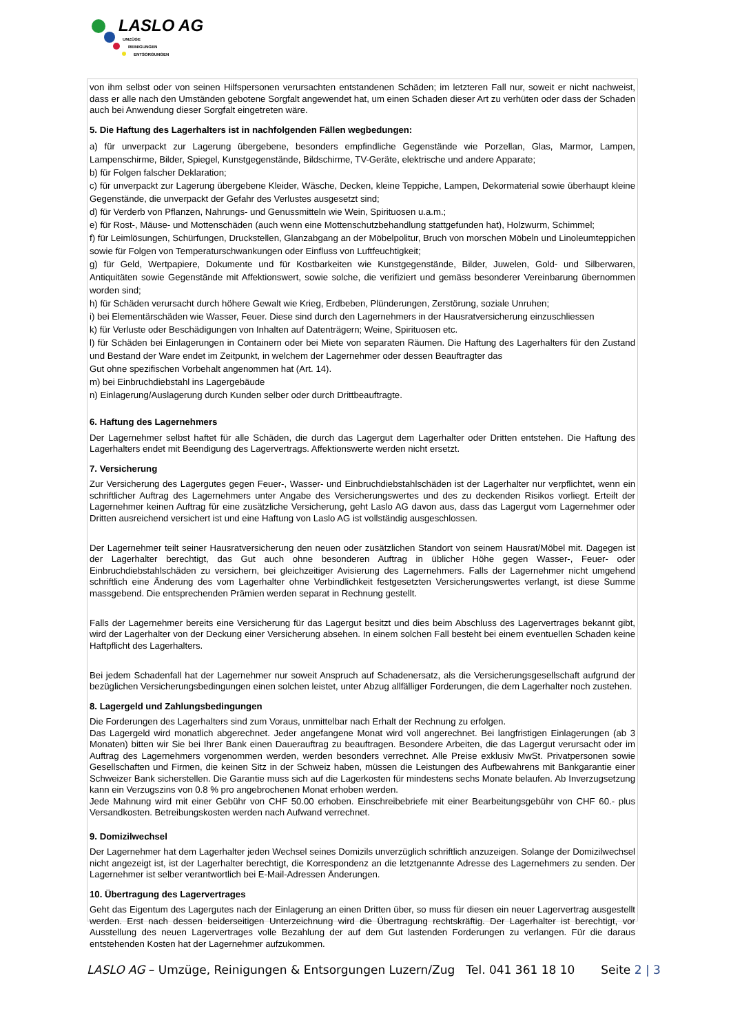LASLO AG
UMZÜGE
REINIGUNGEN
ENTSORGUNGEN
von ihm selbst oder von seinen Hilfspersonen verursachten entstandenen Schäden; im letzteren Fall nur, soweit er nicht nachweist, dass er alle nach den Umständen gebotene Sorgfalt angewendet hat, um einen Schaden dieser Art zu verhüten oder dass der Schaden auch bei Anwendung dieser Sorgfalt eingetreten wäre.
5. Die Haftung des Lagerhalters ist in nachfolgenden Fällen wegbedungen:
a) für unverpackt zur Lagerung übergebene, besonders empfindliche Gegenstände wie Porzellan, Glas, Marmor, Lampen, Lampenschirme, Bilder, Spiegel, Kunstgegenstände, Bildschirme, TV-Geräte, elektrische und andere Apparate;
b) für Folgen falscher Deklaration;
c) für unverpackt zur Lagerung übergebene Kleider, Wäsche, Decken, kleine Teppiche, Lampen, Dekormaterial sowie überhaupt kleine Gegenstände, die unverpackt der Gefahr des Verlustes ausgesetzt sind;
d) für Verderb von Pflanzen, Nahrungs- und Genussmitteln wie Wein, Spirituosen u.a.m.;
e) für Rost-, Mäuse- und Mottenschäden (auch wenn eine Mottenschutzbehandlung stattgefunden hat), Holzwurm, Schimmel;
f) für Leimlösungen, Schürfungen, Druckstellen, Glanzabgang an der Möbelpolitur, Bruch von morschen Möbeln und Linoleumteppichen sowie für Folgen von Temperaturschwankungen oder Einfluss von Luftfeuchtigkeit;
g) für Geld, Wertpapiere, Dokumente und für Kostbarkeiten wie Kunstgegenstände, Bilder, Juwelen, Gold- und Silberwaren, Antiquitäten sowie Gegenstände mit Affektionswert, sowie solche, die verifiziert und gemäss besonderer Vereinbarung übernommen worden sind;
h) für Schäden verursacht durch höhere Gewalt wie Krieg, Erdbeben, Plünderungen, Zerstörung, soziale Unruhen;
i) bei Elementärschäden wie Wasser, Feuer. Diese sind durch den Lagernehmers in der Hausratversicherung einzuschliessen
k) für Verluste oder Beschädigungen von Inhalten auf Datenträgern; Weine, Spirituosen etc.
l) für Schäden bei Einlagerungen in Containern oder bei Miete von separaten Räumen. Die Haftung des Lagerhalters für den Zustand und Bestand der Ware endet im Zeitpunkt, in welchem der Lagernehmer oder dessen Beauftragter das
Gut ohne spezifischen Vorbehalt angenommen hat (Art. 14).
m) bei Einbruchdiebstahl ins Lagergebäude
n) Einlagerung/Auslagerung durch Kunden selber oder durch Drittbeauftragte.
6. Haftung des Lagernehmers
Der Lagernehmer selbst haftet für alle Schäden, die durch das Lagergut dem Lagerhalter oder Dritten entstehen. Die Haftung des Lagerhalters endet mit Beendigung des Lagervertrags. Affektionswerte werden nicht ersetzt.
7. Versicherung
Zur Versicherung des Lagergutes gegen Feuer-, Wasser- und Einbruchdiebstahlschäden ist der Lagerhalter nur verpflichtet, wenn ein schriftlicher Auftrag des Lagernehmers unter Angabe des Versicherungswertes und des zu deckenden Risikos vorliegt. Erteilt der Lagernehmer keinen Auftrag für eine zusätzliche Versicherung, geht Laslo AG davon aus, dass das Lagergut vom Lagernehmer oder Dritten ausreichend versichert ist und eine Haftung von Laslo AG ist vollständig ausgeschlossen.
Der Lagernehmer teilt seiner Hausratversicherung den neuen oder zusätzlichen Standort von seinem Hausrat/Möbel mit. Dagegen ist der Lagerhalter berechtigt, das Gut auch ohne besonderen Auftrag in üblicher Höhe gegen Wasser-, Feuer- oder Einbruchdiebstahlschäden zu versichern, bei gleichzeitiger Avisierung des Lagernehmers. Falls der Lagernehmer nicht umgehend schriftlich eine Änderung des vom Lagerhalter ohne Verbindlichkeit festgesetzten Versicherungswertes verlangt, ist diese Summe massgebend. Die entsprechenden Prämien werden separat in Rechnung gestellt.
Falls der Lagernehmer bereits eine Versicherung für das Lagergut besitzt und dies beim Abschluss des Lagervertrages bekannt gibt, wird der Lagerhalter von der Deckung einer Versicherung absehen. In einem solchen Fall besteht bei einem eventuellen Schaden keine Haftpflicht des Lagerhalters.
Bei jedem Schadenfall hat der Lagernehmer nur soweit Anspruch auf Schadenersatz, als die Versicherungsgesellschaft aufgrund der bezüglichen Versicherungsbedingungen einen solchen leistet, unter Abzug allfälliger Forderungen, die dem Lagerhalter noch zustehen.
8. Lagergeld und Zahlungsbedingungen
Die Forderungen des Lagerhalters sind zum Voraus, unmittelbar nach Erhalt der Rechnung zu erfolgen.
Das Lagergeld wird monatlich abgerechnet. Jeder angefangene Monat wird voll angerechnet. Bei langfristigen Einlagerungen (ab 3 Monaten) bitten wir Sie bei Ihrer Bank einen Dauerauftrag zu beauftragen. Besondere Arbeiten, die das Lagergut verursacht oder im Auftrag des Lagernehmers vorgenommen werden, werden besonders verrechnet. Alle Preise exklusiv MwSt. Privatpersonen sowie Gesellschaften und Firmen, die keinen Sitz in der Schweiz haben, müssen die Leistungen des Aufbewahrens mit Bankgarantie einer Schweizer Bank sicherstellen. Die Garantie muss sich auf die Lagerkosten für mindestens sechs Monate belaufen. Ab Inverzugsetzung kann ein Verzugszins von 0.8 % pro angebrochenen Monat erhoben werden.
Jede Mahnung wird mit einer Gebühr von CHF 50.00 erhoben. Einschreibebriefe mit einer Bearbeitungsgebühr von CHF 60.- plus Versandkosten. Betreibungskosten werden nach Aufwand verrechnet.
9. Domizilwechsel
Der Lagernehmer hat dem Lagerhalter jeden Wechsel seines Domizils unverzüglich schriftlich anzuzeigen. Solange der Domizilwechsel nicht angezeigt ist, ist der Lagerhalter berechtigt, die Korrespondenz an die letztgenannte Adresse des Lagernehmers zu senden. Der Lagernehmer ist selber verantwortlich bei E-Mail-Adressen Änderungen.
10. Übertragung des Lagervertrages
Geht das Eigentum des Lagergutes nach der Einlagerung an einen Dritten über, so muss für diesen ein neuer Lagervertrag ausgestellt werden. Erst nach dessen beiderseitigen Unterzeichnung wird die Übertragung rechtskräftig. Der Lagerhalter ist berechtigt, vor Ausstellung des neuen Lagervertrages volle Bezahlung der auf dem Gut lastenden Forderungen zu verlangen. Für die daraus entstehenden Kosten hat der Lagernehmer aufzukommen.
LASLO AG – Umzüge, Reinigungen & Entsorgungen Luzern/Zug Tel. 041 361 18 10 Seite 2 | 3